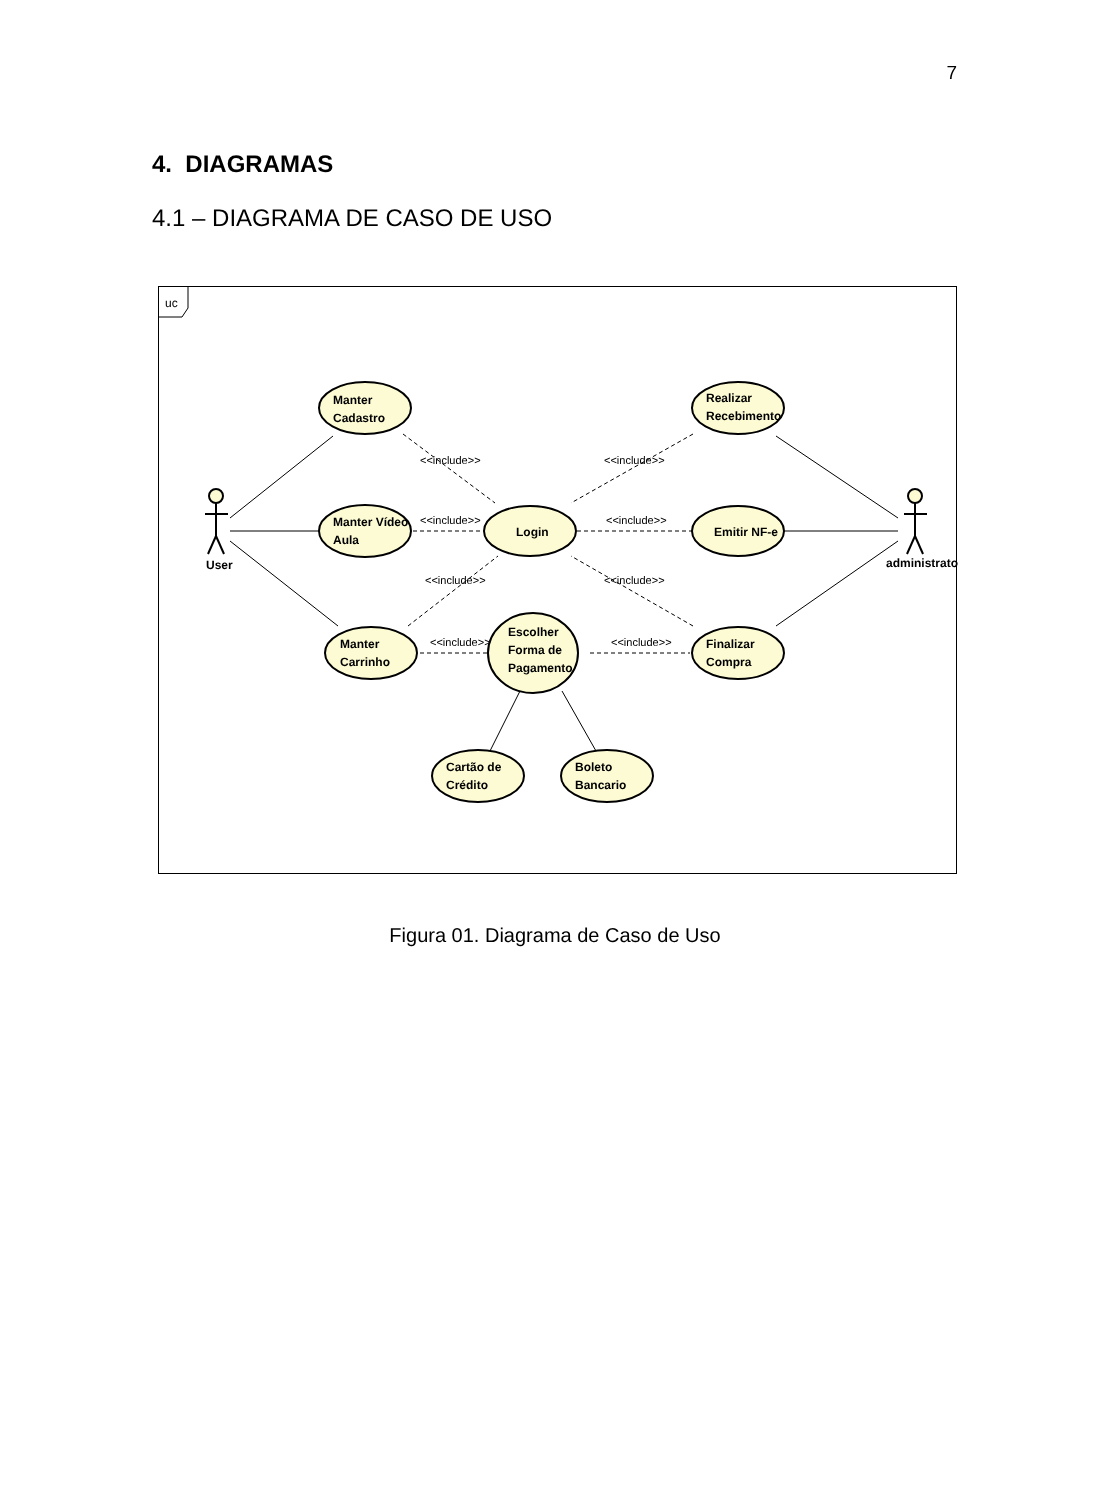7
4. DIAGRAMAS
4.1 – DIAGRAMA DE CASO DE USO
uc
Manter
Cadastro
Manter Vídeo
Aula
Manter
Carrinho
Login
Escolher
Forma de
Pagamento
Realizar
Recebimento
Emitir NF-e
Finalizar
Compra
Cartão de
Crédito
Boleto
Bancario
User
administrator
<<include>>
<<include>>
<<include>>
<<include>>
<<include>>
<<include>>
<<include>>
<<include>>
Figura 01. Diagrama de Caso de Uso